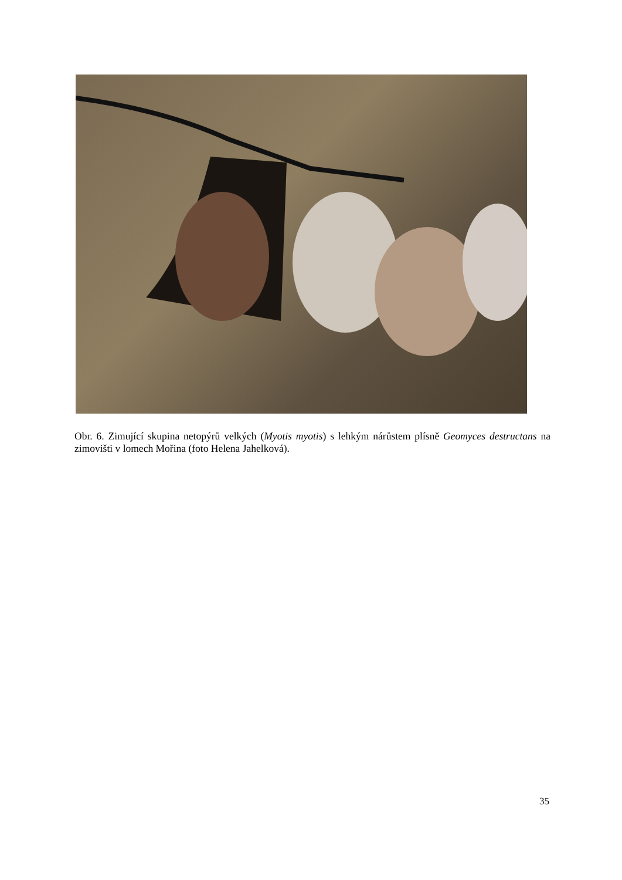Obr. 6. Zimující skupina netopýrů velkých (Myotis myotis) s lehkým nárůstem plísně Geomyces destructans na zimovišti v lomech Mořina (foto Helena Jahelková).
35